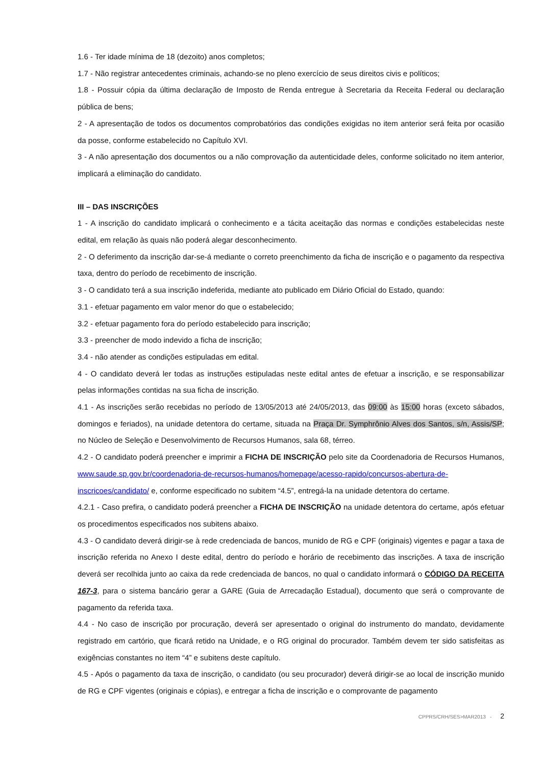1.6 - Ter idade mínima de 18 (dezoito) anos completos;
1.7 - Não registrar antecedentes criminais, achando-se no pleno exercício de seus direitos civis e políticos;
1.8 - Possuir cópia da última declaração de Imposto de Renda entregue à Secretaria da Receita Federal ou declaração pública de bens;
2 - A apresentação de todos os documentos comprobatórios das condições exigidas no item anterior será feita por ocasião da posse, conforme estabelecido no Capítulo XVI.
3 - A não apresentação dos documentos ou a não comprovação da autenticidade deles, conforme solicitado no item anterior, implicará a eliminação do candidato.
III – DAS INSCRIÇÕES
1 - A inscrição do candidato implicará o conhecimento e a tácita aceitação das normas e condições estabelecidas neste edital, em relação às quais não poderá alegar desconhecimento.
2 - O deferimento da inscrição dar-se-á mediante o correto preenchimento da ficha de inscrição e o pagamento da respectiva taxa, dentro do período de recebimento de inscrição.
3 - O candidato terá a sua inscrição indeferida, mediante ato publicado em Diário Oficial do Estado, quando:
3.1 - efetuar pagamento em valor menor do que o estabelecido;
3.2 - efetuar pagamento fora do período estabelecido para inscrição;
3.3 - preencher de modo indevido a ficha de inscrição;
3.4 - não atender as condições estipuladas em edital.
4 - O candidato deverá ler todas as instruções estipuladas neste edital antes de efetuar a inscrição, e se responsabilizar pelas informações contidas na sua ficha de inscrição.
4.1 - As inscrições serão recebidas no período de 13/05/2013 até 24/05/2013, das 09:00 às 15:00 horas (exceto sábados, domingos e feriados), na unidade detentora do certame, situada na Praça Dr. Symphrônio Alves dos Santos, s/n, Assis/SP; no Núcleo de Seleção e Desenvolvimento de Recursos Humanos, sala 68, térreo.
4.2 - O candidato poderá preencher e imprimir a FICHA DE INSCRIÇÃO pelo site da Coordenadoria de Recursos Humanos, www.saude.sp.gov.br/coordenadoria-de-recursos-humanos/homepage/acesso-rapido/concursos-abertura-de-inscricoes/candidato/ e, conforme especificado no subitem “4.5”, entregá-la na unidade detentora do certame.
4.2.1 - Caso prefira, o candidato poderá preencher a FICHA DE INSCRIÇÃO na unidade detentora do certame, após efetuar os procedimentos especificados nos subitens abaixo.
4.3 - O candidato deverá dirigir-se à rede credenciada de bancos, munido de RG e CPF (originais) vigentes e pagar a taxa de inscrição referida no Anexo I deste edital, dentro do período e horário de recebimento das inscrições. A taxa de inscrição deverá ser recolhida junto ao caixa da rede credenciada de bancos, no qual o candidato informará o CÓDIGO DA RECEITA 167-3, para o sistema bancário gerar a GARE (Guia de Arrecadação Estadual), documento que será o comprovante de pagamento da referida taxa.
4.4 - No caso de inscrição por procuração, deverá ser apresentado o original do instrumento do mandato, devidamente registrado em cartório, que ficará retido na Unidade, e o RG original do procurador. Também devem ter sido satisfeitas as exigências constantes no item “4” e subitens deste capítulo.
4.5 - Após o pagamento da taxa de inscrição, o candidato (ou seu procurador) deverá dirigir-se ao local de inscrição munido de RG e CPF vigentes (originais e cópias), e entregar a ficha de inscrição e o comprovante de pagamento
CPPRS/CRH/SES>MAR2013 - 2